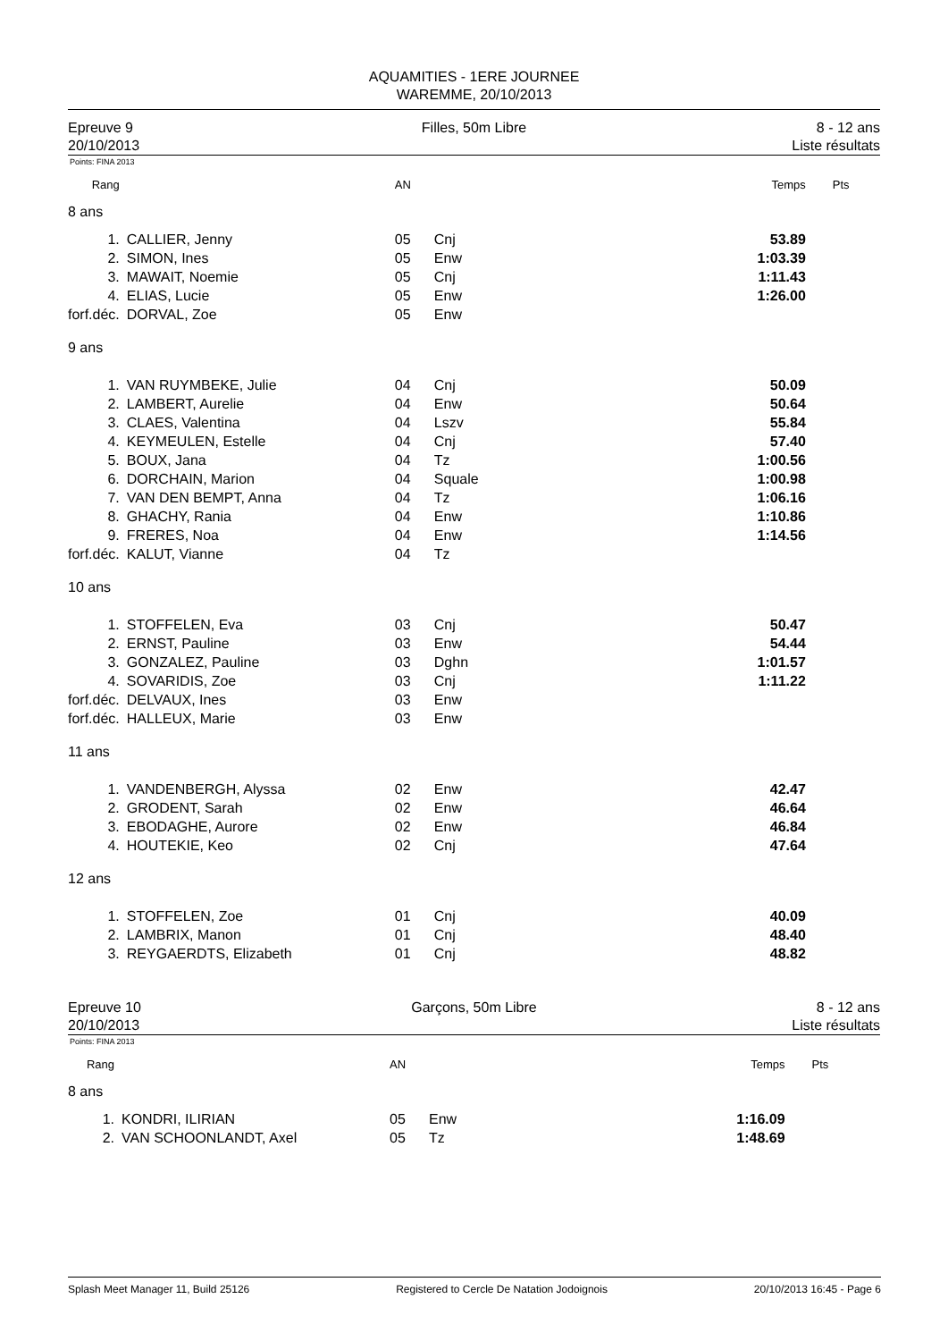AQUAMITIES - 1ERE JOURNEE
WAREMME, 20/10/2013
Epreuve 9
20/10/2013
Filles, 50m Libre 8 - 12 ans
Liste résultats
Points: FINA 2013
| Rang | | AN | | Temps | Pts |
| 8 ans | | | | | |
| 1. | CALLIER, Jenny | 05 | Cnj | 53.89 | |
| 2. | SIMON, Ines | 05 | Enw | 1:03.39 | |
| 3. | MAWAIT, Noemie | 05 | Cnj | 1:11.43 | |
| 4. | ELIAS, Lucie | 05 | Enw | 1:26.00 | |
| forf.déc. | DORVAL, Zoe | 05 | Enw | | |
| 9 ans | | | | | |
| 1. | VAN RUYMBEKE, Julie | 04 | Cnj | 50.09 | |
| 2. | LAMBERT, Aurelie | 04 | Enw | 50.64 | |
| 3. | CLAES, Valentina | 04 | Lszv | 55.84 | |
| 4. | KEYMEULEN, Estelle | 04 | Cnj | 57.40 | |
| 5. | BOUX, Jana | 04 | Tz | 1:00.56 | |
| 6. | DORCHAIN, Marion | 04 | Squale | 1:00.98 | |
| 7. | VAN DEN BEMPT, Anna | 04 | Tz | 1:06.16 | |
| 8. | GHACHY, Rania | 04 | Enw | 1:10.86 | |
| 9. | FRERES, Noa | 04 | Enw | 1:14.56 | |
| forf.déc. | KALUT, Vianne | 04 | Tz | | |
| 10 ans | | | | | |
| 1. | STOFFELEN, Eva | 03 | Cnj | 50.47 | |
| 2. | ERNST, Pauline | 03 | Enw | 54.44 | |
| 3. | GONZALEZ, Pauline | 03 | Dghn | 1:01.57 | |
| 4. | SOVARIDIS, Zoe | 03 | Cnj | 1:11.22 | |
| forf.déc. | DELVAUX, Ines | 03 | Enw | | |
| forf.déc. | HALLEUX, Marie | 03 | Enw | | |
| 11 ans | | | | | |
| 1. | VANDENBERGH, Alyssa | 02 | Enw | 42.47 | |
| 2. | GRODENT, Sarah | 02 | Enw | 46.64 | |
| 3. | EBODAGHE, Aurore | 02 | Enw | 46.84 | |
| 4. | HOUTEKIE, Keo | 02 | Cnj | 47.64 | |
| 12 ans | | | | | |
| 1. | STOFFELEN, Zoe | 01 | Cnj | 40.09 | |
| 2. | LAMBRIX, Manon | 01 | Cnj | 48.40 | |
| 3. | REYGAERDTS, Elizabeth | 01 | Cnj | 48.82 | |
Epreuve 10
20/10/2013
Garçons, 50m Libre 8 - 12 ans
Liste résultats
Points: FINA 2013
| Rang | | AN | | Temps | Pts |
| 8 ans | | | | | |
| 1. | KONDRI, ILIRIAN | 05 | Enw | 1:16.09 | |
| 2. | VAN SCHOONLANDT, Axel | 05 | Tz | 1:48.69 | |
Splash Meet Manager 11, Build 25126 Registered to Cercle De Natation Jodoignois 20/10/2013 16:45 - Page 6